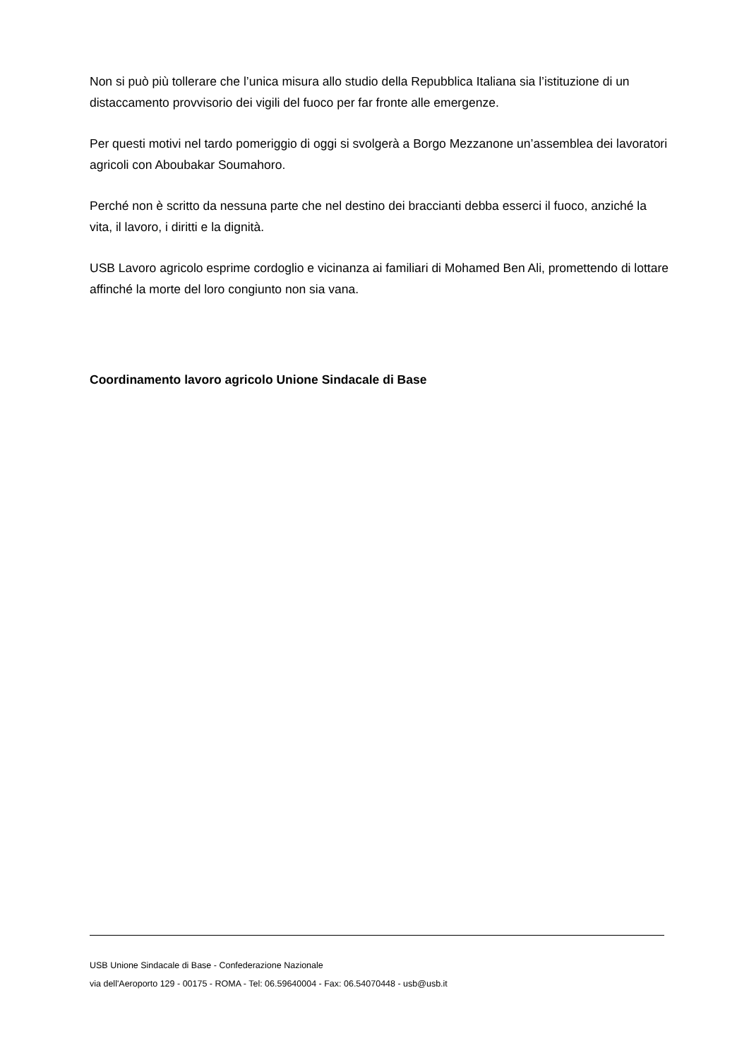Non si può più tollerare che l’unica misura allo studio della Repubblica Italiana sia l’istituzione di un distaccamento provvisorio dei vigili del fuoco per far fronte alle emergenze.
Per questi motivi nel tardo pomeriggio di oggi si svolgerà a Borgo Mezzanone un’assemblea dei lavoratori agricoli con Aboubakar Soumahoro.
Perché non è scritto da nessuna parte che nel destino dei braccianti debba esserci il fuoco, anziché la vita, il lavoro, i diritti e la dignità.
USB Lavoro agricolo esprime cordoglio e vicinanza ai familiari di Mohamed Ben Ali, promettendo di lottare affinché la morte del loro congiunto non sia vana.
Coordinamento lavoro agricolo Unione Sindacale di Base
USB Unione Sindacale di Base - Confederazione Nazionale
via dell'Aeroporto 129 - 00175 - ROMA - Tel: 06.59640004 - Fax: 06.54070448 - usb@usb.it